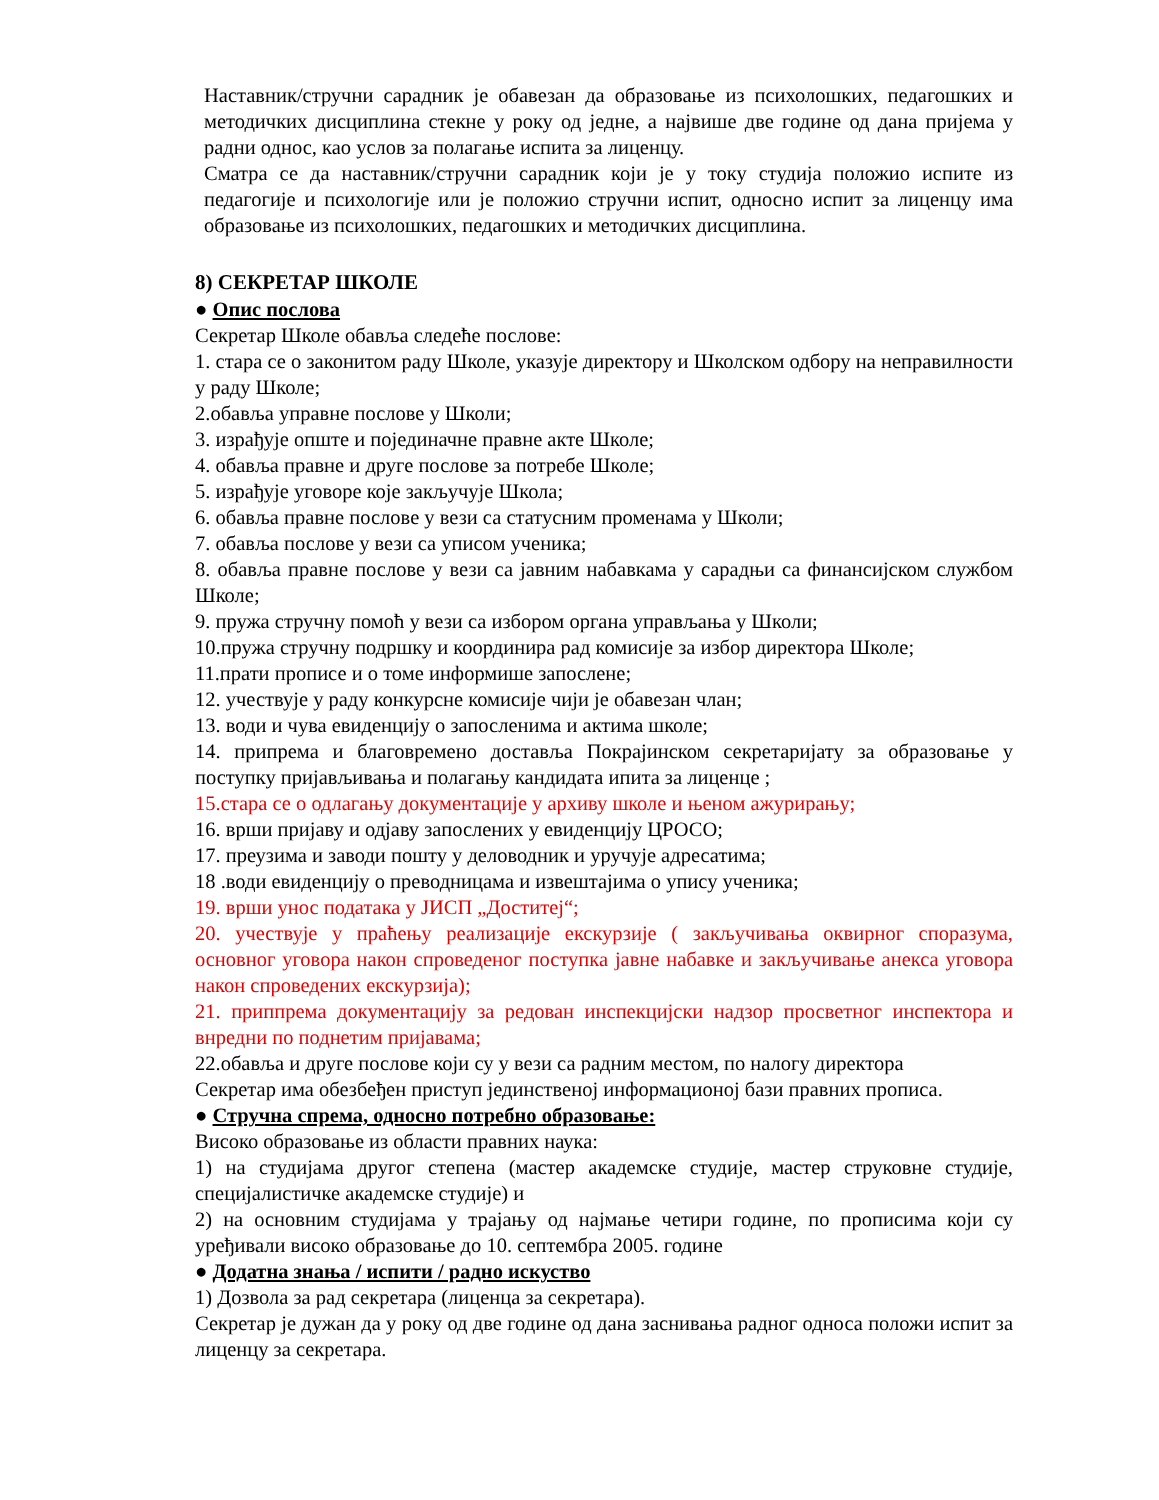Наставник/стручни сарадник је обавезан да образовање из психолошких, педагошких и методичких дисциплина стекне у року од једне, а највише две године од дана пријема у радни однос, као услов за полагање испита за лиценцу.
Сматра се да наставник/стручни сарадник који је у току студија положио испите из педагогије и психологије или је положио стручни испит, односно испит за лиценцу има образовање из психолошких, педагошких и методичких дисциплина.
8) СЕКРЕТАР ШКОЛЕ
● Опис послова
Секретар Школе обавља следеће послове:
1. стара се о законитом раду Школе, указује директору и Школском одбору на неправилности у раду Школе;
2.обавља управне послове у Школи;
3. израђује опште и појединачне правне акте Школе;
4. обавља правне и друге послове за потребе Школе;
5. израђује уговоре које закључује Школа;
6. обавља правне послове у вези са статусним променама у Школи;
7. обавља послове у вези са уписом ученика;
8. обавља правне послове у вези са јавним набавкама у сарадњи са финансијском службом Школе;
9. пружа стручну помоћ у вези са избором органа управљања у Школи;
10.пружа стручну подршку и координира рад комисије за избор директора Школе;
11.прати прописе и о томе информише запослене;
12. учествује у раду конкурсне комисије чији је обавезан члан;
13. води и чува евиденцију о запосленима и актима школе;
14. припрема и благовремено доставља Покрајинском секретаријату за образовање у поступку пријављивања и полагању кандидата ипита за лиценце ;
15.стара се о одлагању документације у архиву школе и њеном ажурирању;
16. врши пријаву и одјаву запослених у евиденцију ЦРОСО;
17. преузима и заводи пошту у деловодник и уручује адресатима;
18 .води евиденцију о преводницама и извештајима о упису ученика;
19. врши унос података у ЈИСП „Доститеј“;
20. учествује у праћењу реализације екскурзије ( закључивања оквирног споразума, основног уговора након спроведеног поступка јавне набавке и закључивање анекса уговора након спроведених екскурзија);
21. приппрема документацију за редован инспекцијски надзор просветног инспектора и внредни по поднетим пријавама;
22.обавља и друге послове који су у вези са радним местом, по налогу директора
Секретар има обезбеђен приступ јединственој информационој бази правних прописа.
● Стручна спрема, односно потребно образовање:
Високо образовање из области правних наука:
1) на студијама другог степена (мастер академске студије, мастер струковне студије, специјалистичке академске студије) и
2) на основним студијама у трајању од најмање четири године, по прописима који су уређивали високо образовање до 10. септембра 2005. године
● Додатна знања / испити / радно искуство
1) Дозвола за рад секретара (лиценца за секретара).
Секретар је дужан да у року од две године од дана заснивања радног односа положи испит за лиценцу за секретара.